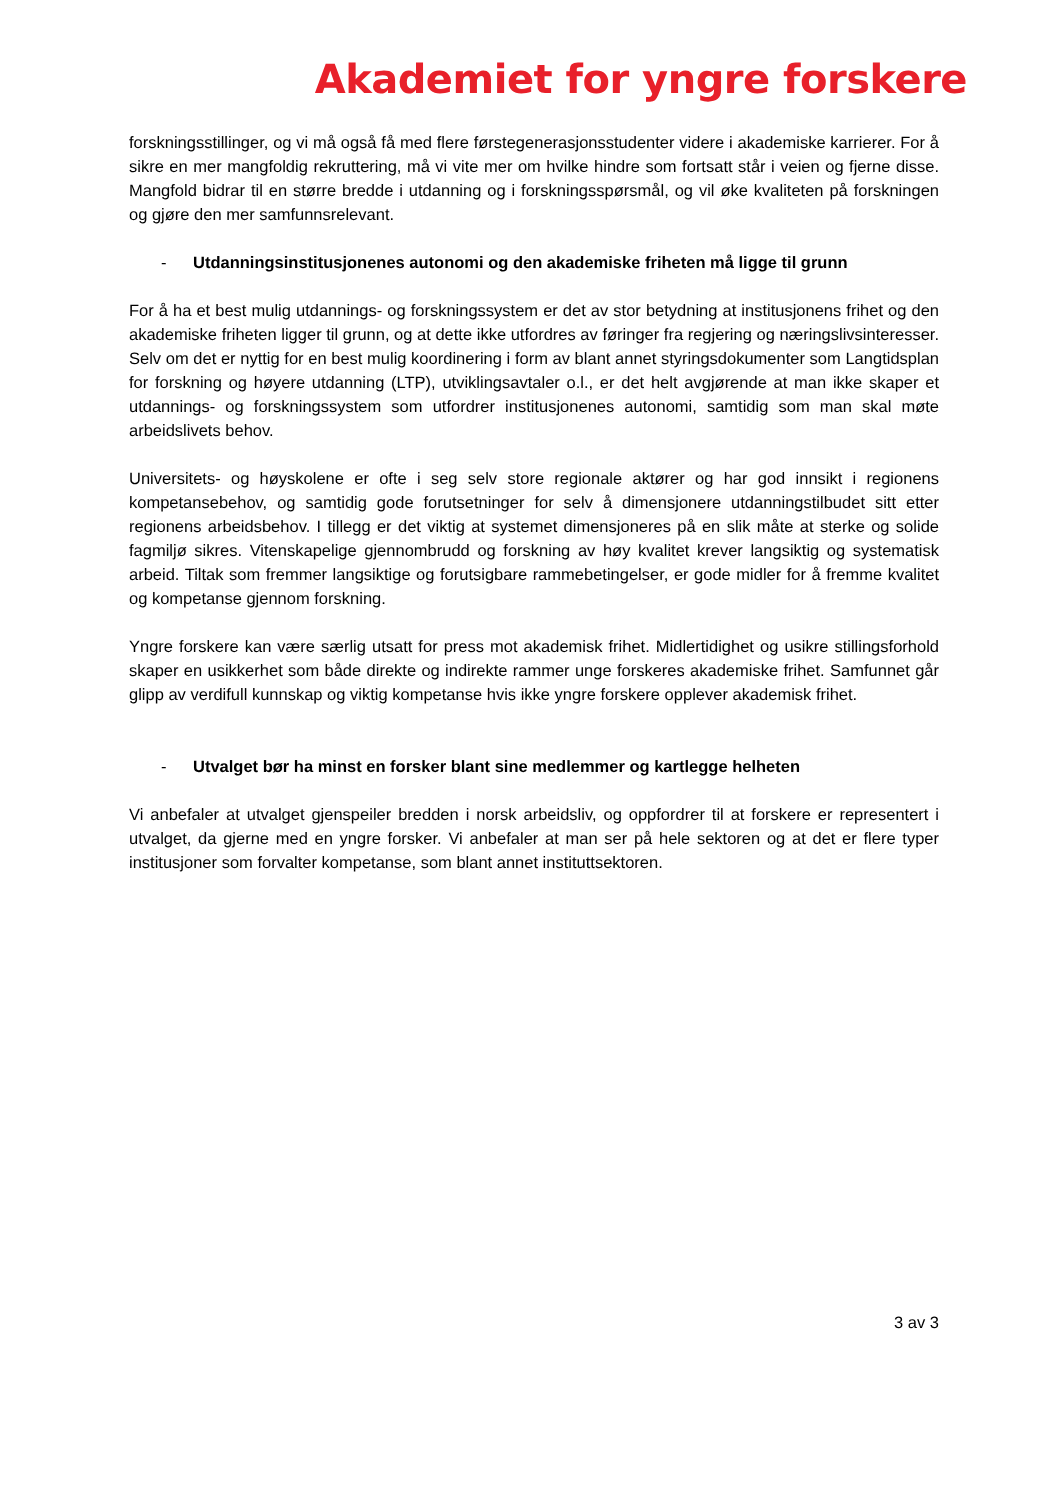Akademiet for yngre forskere
forskningsstillinger, og vi må også få med flere førstegenerasjonsstudenter videre i akademiske karrierer. For å sikre en mer mangfoldig rekruttering, må vi vite mer om hvilke hindre som fortsatt står i veien og fjerne disse. Mangfold bidrar til en større bredde i utdanning og i forskningsspørsmål, og vil øke kvaliteten på forskningen og gjøre den mer samfunnsrelevant.
- Utdanningsinstitusjonenes autonomi og den akademiske friheten må ligge til grunn
For å ha et best mulig utdannings- og forskningssystem er det av stor betydning at institusjonens frihet og den akademiske friheten ligger til grunn, og at dette ikke utfordres av føringer fra regjering og næringslivsinteresser. Selv om det er nyttig for en best mulig koordinering i form av blant annet styringsdokumenter som Langtidsplan for forskning og høyere utdanning (LTP), utviklingsavtaler o.l., er det helt avgjørende at man ikke skaper et utdannings- og forskningssystem som utfordrer institusjonenes autonomi, samtidig som man skal møte arbeidslivets behov.
Universitets- og høyskolene er ofte i seg selv store regionale aktører og har god innsikt i regionens kompetansebehov, og samtidig gode forutsetninger for selv å dimensjonere utdanningstilbudet sitt etter regionens arbeidsbehov. I tillegg er det viktig at systemet dimensjoneres på en slik måte at sterke og solide fagmiljø sikres. Vitenskapelige gjennombrudd og forskning av høy kvalitet krever langsiktig og systematisk arbeid. Tiltak som fremmer langsiktige og forutsigbare rammebetingelser, er gode midler for å fremme kvalitet og kompetanse gjennom forskning.
Yngre forskere kan være særlig utsatt for press mot akademisk frihet. Midlertidighet og usikre stillingsforhold skaper en usikkerhet som både direkte og indirekte rammer unge forskeres akademiske frihet. Samfunnet går glipp av verdifull kunnskap og viktig kompetanse hvis ikke yngre forskere opplever akademisk frihet.
- Utvalget bør ha minst en forsker blant sine medlemmer og kartlegge helheten
Vi anbefaler at utvalget gjenspeiler bredden i norsk arbeidsliv, og oppfordrer til at forskere er representert i utvalget, da gjerne med en yngre forsker. Vi anbefaler at man ser på hele sektoren og at det er flere typer institusjoner som forvalter kompetanse, som blant annet instituttsektoren.
3 av 3